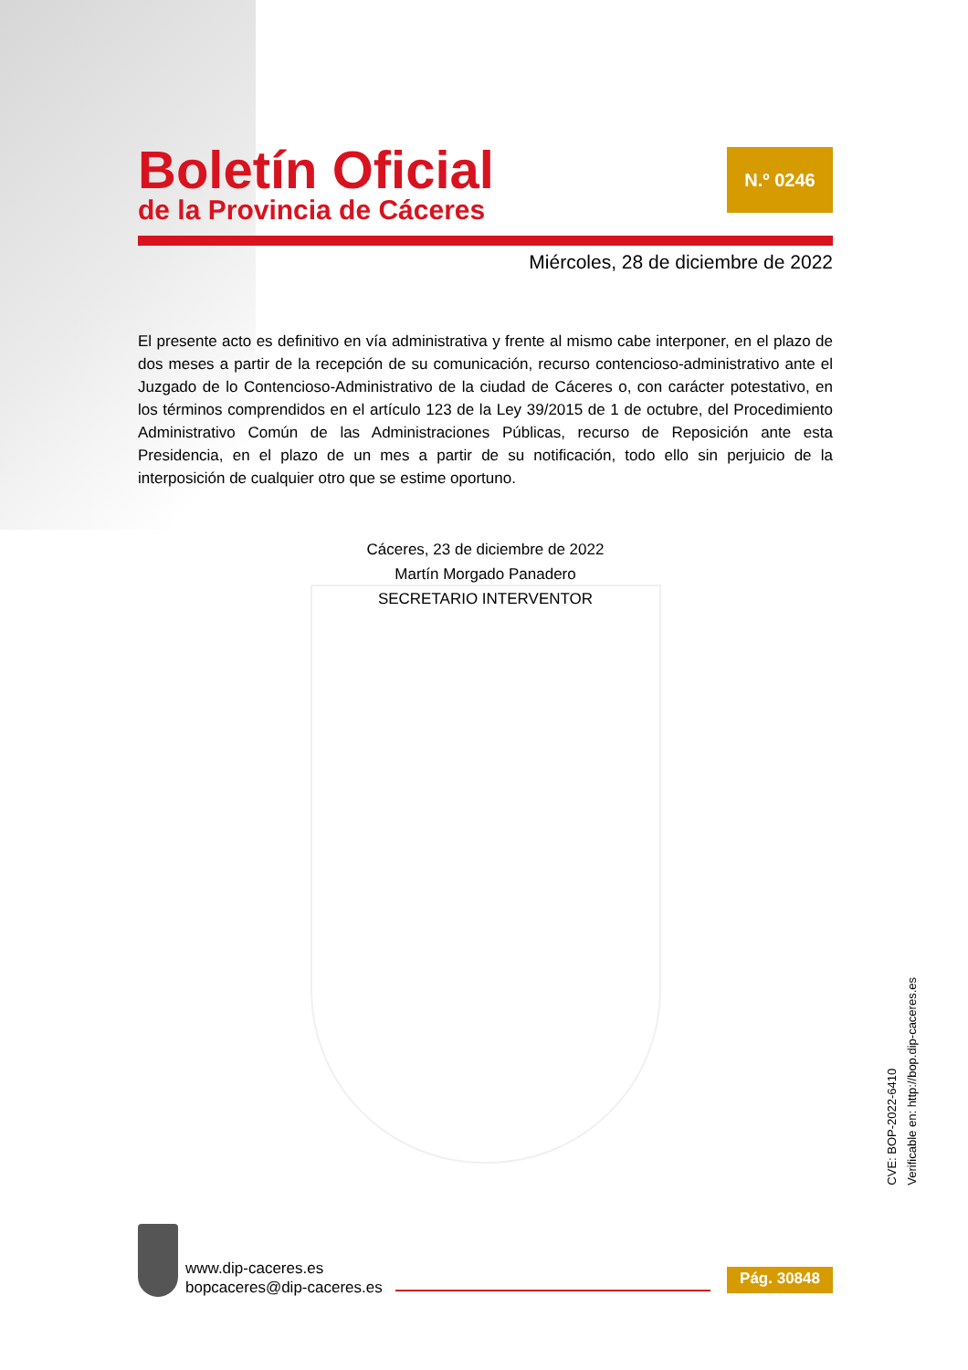Boletín Oficial
de la Provincia de Cáceres
N.º 0246
Miércoles, 28 de diciembre de 2022
El presente acto es definitivo en vía administrativa y frente al mismo cabe interponer, en el plazo de dos meses a partir de la recepción de su comunicación, recurso contencioso-administrativo ante el Juzgado de lo Contencioso-Administrativo de la ciudad de Cáceres o, con carácter potestativo, en los términos comprendidos en el artículo 123 de la Ley 39/2015 de 1 de octubre, del Procedimiento Administrativo Común de las Administraciones Públicas, recurso de Reposición ante esta Presidencia, en el plazo de un mes a partir de su notificación, todo ello sin perjuicio de la interposición de cualquier otro que se estime oportuno.
Cáceres, 23 de diciembre de 2022
Martín Morgado Panadero
SECRETARIO INTERVENTOR
CVE: BOP-2022-6410
Verificable en: http://bop.dip-caceres.es
www.dip-caceres.es
bopcaceres@dip-caceres.es
Pág. 30848